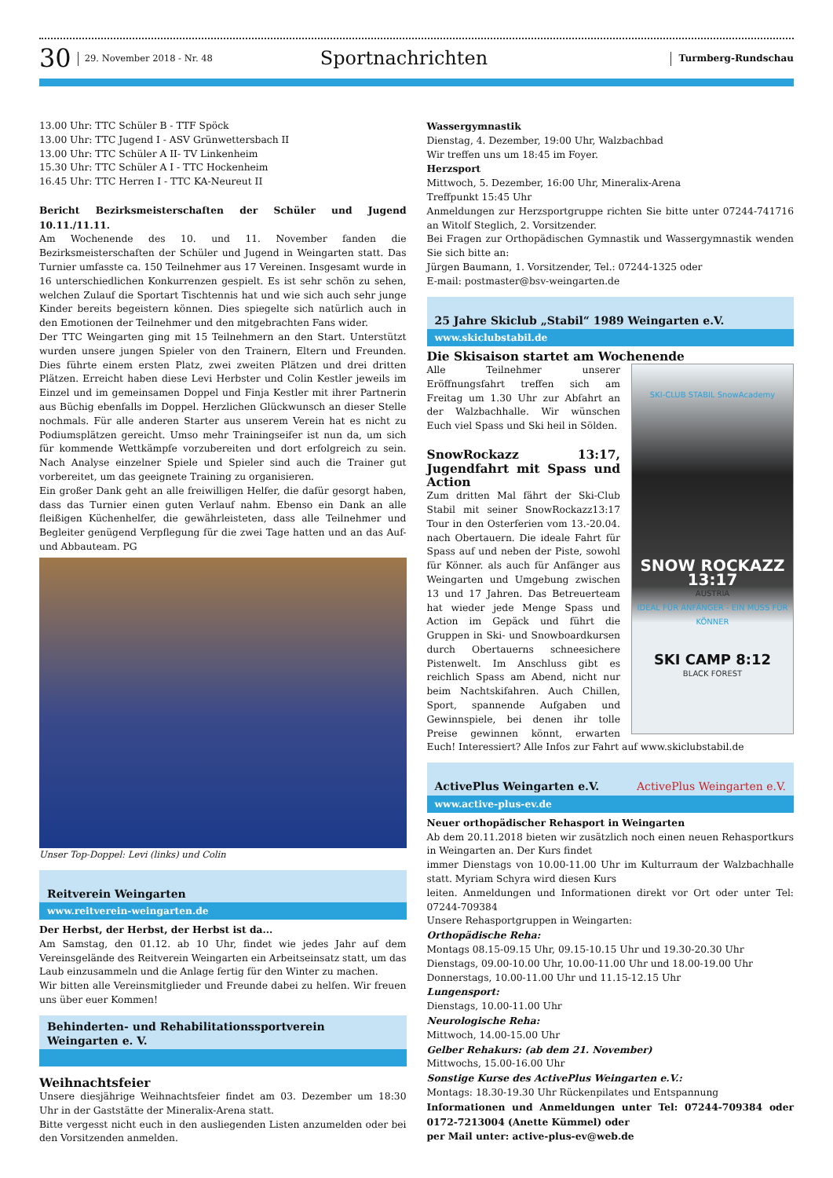30 29. November 2018 - Nr. 48 Sportnachrichten Turmberg-Rundschau
13.00 Uhr: TTC Schüler B - TTF Spöck
13.00 Uhr: TTC Jugend I - ASV Grünwettersbach II
13.00 Uhr: TTC Schüler A II- TV Linkenheim
15.30 Uhr: TTC Schüler A I - TTC Hockenheim
16.45 Uhr: TTC Herren I - TTC KA-Neureut II
Bericht Bezirksmeisterschaften der Schüler und Jugend 10.11./11.11.
Am Wochenende des 10. und 11. November fanden die Bezirksmeisterschaften der Schüler und Jugend in Weingarten statt. Das Turnier umfasste ca. 150 Teilnehmer aus 17 Vereinen. Insgesamt wurde in 16 unterschiedlichen Konkurrenzen gespielt. Es ist sehr schön zu sehen, welchen Zulauf die Sportart Tischtennis hat und wie sich auch sehr junge Kinder bereits begeistern können. Dies spiegelte sich natürlich auch in den Emotionen der Teilnehmer und den mitgebrachten Fans wider.
Der TTC Weingarten ging mit 15 Teilnehmern an den Start. Unterstützt wurden unsere jungen Spieler von den Trainern, Eltern und Freunden. Dies führte einem ersten Platz, zwei zweiten Plätzen und drei dritten Plätzen. Erreicht haben diese Levi Herbster und Colin Kestler jeweils im Einzel und im gemeinsamen Doppel und Finja Kestler mit ihrer Partnerin aus Büchig ebenfalls im Doppel. Herzlichen Glückwunsch an dieser Stelle nochmals. Für alle anderen Starter aus unserem Verein hat es nicht zu Podiumsplätzen gereicht. Umso mehr Trainingseifer ist nun da, um sich für kommende Wettkämpfe vorzubereiten und dort erfolgreich zu sein. Nach Analyse einzelner Spiele und Spieler sind auch die Trainer gut vorbereitet, um das geeignete Training zu organisieren.
Ein großer Dank geht an alle freiwilligen Helfer, die dafür gesorgt haben, dass das Turnier einen guten Verlauf nahm. Ebenso ein Dank an alle fleißigen Küchenhelfer, die gewährleisteten, dass alle Teilnehmer und Begleiter genügend Verpflegung für die zwei Tage hatten und an das Auf- und Abbauteam. PG
Unser Top-Doppel: Levi (links) und Colin
Reitverein Weingarten
www.reitverein-weingarten.de
Der Herbst, der Herbst, der Herbst ist da...
Am Samstag, den 01.12. ab 10 Uhr, findet wie jedes Jahr auf dem Vereinsgelände des Reitverein Weingarten ein Arbeitseinsatz statt, um das Laub einzusammeln und die Anlage fertig für den Winter zu machen.
Wir bitten alle Vereinsmitglieder und Freunde dabei zu helfen. Wir freuen uns über euer Kommen!
Behinderten- und Rehabilitationssportverein
Weingarten e. V.
Weihnachtsfeier
Unsere diesjährige Weihnachtsfeier findet am 03. Dezember um 18:30 Uhr in der Gaststätte der Mineralix-Arena statt.
Bitte vergesst nicht euch in den ausliegenden Listen anzumelden oder bei den Vorsitzenden anmelden.
Wassergymnastik
Dienstag, 4. Dezember, 19:00 Uhr, Walzbachbad
Wir treffen uns um 18:45 im Foyer.
Herzsport
Mittwoch, 5. Dezember, 16:00 Uhr, Mineralix-Arena
Treffpunkt 15:45 Uhr
Anmeldungen zur Herzsportgruppe richten Sie bitte unter 07244-741716 an Witolf Steglich, 2. Vorsitzender.
Bei Fragen zur Orthopädischen Gymnastik und Wassergymnastik wenden Sie sich bitte an:
Jürgen Baumann, 1. Vorsitzender, Tel.: 07244-1325 oder
E-mail: postmaster@bsv-weingarten.de
25 Jahre Skiclub „Stabil“ 1989 Weingarten e.V.
www.skiclubstabil.de
Die Skisaison startet am Wochenende
SKI-CLUB STABIL SnowAcademy
SNOW ROCKAZZ 13:17
AUSTRIA
IDEAL FÜR ANFÄNGER - EIN MUSS FÜR KÖNNER
SKI CAMP 8:12
BLACK FOREST
Alle Teilnehmer unserer Eröffnungsfahrt treffen sich am Freitag um 1.30 Uhr zur Abfahrt an der Walzbachhalle. Wir wünschen Euch viel Spass und Ski heil in Sölden.
SnowRockazz 13:17, Jugendfahrt mit Spass und Action
Zum dritten Mal fährt der Ski-Club Stabil mit seiner SnowRockazz13:17 Tour in den Osterferien vom 13.-20.04. nach Obertauern. Die ideale Fahrt für Spass auf und neben der Piste, sowohl für Könner. als auch für Anfänger aus Weingarten und Umgebung zwischen 13 und 17 Jahren. Das Betreuerteam hat wieder jede Menge Spass und Action im Gepäck und führt die Gruppen in Ski- und Snowboardkursen durch Obertauerns schneesichere Pistenwelt. Im Anschluss gibt es reichlich Spass am Abend, nicht nur beim Nachtskifahren. Auch Chillen, Sport, spannende Aufgaben und Gewinnspiele, bei denen ihr tolle Preise gewinnen könnt, erwarten Euch! Interessiert? Alle Infos zur Fahrt auf www.skiclubstabil.de
ActivePlus Weingarten e.V. ActivePlus Weingarten e.V.
www.active-plus-ev.de
Neuer orthopädischer Rehasport in Weingarten
Ab dem 20.11.2018 bieten wir zusätzlich noch einen neuen Rehasportkurs in Weingarten an. Der Kurs findet
immer Dienstags von 10.00-11.00 Uhr im Kulturraum der Walzbachhalle statt. Myriam Schyra wird diesen Kurs
leiten. Anmeldungen und Informationen direkt vor Ort oder unter Tel: 07244-709384
Unsere Rehasportgruppen in Weingarten:
Orthopädische Reha:
Montags 08.15-09.15 Uhr, 09.15-10.15 Uhr und 19.30-20.30 Uhr
Dienstags, 09.00-10.00 Uhr, 10.00-11.00 Uhr und 18.00-19.00 Uhr
Donnerstags, 10.00-11.00 Uhr und 11.15-12.15 Uhr
Lungensport:
Dienstags, 10.00-11.00 Uhr
Neurologische Reha:
Mittwoch, 14.00-15.00 Uhr
Gelber Rehakurs: (ab dem 21. November)
Mittwochs, 15.00-16.00 Uhr
Sonstige Kurse des ActivePlus Weingarten e.V.:
Montags: 18.30-19.30 Uhr Rückenpilates und Entspannung
Informationen und Anmeldungen unter Tel: 07244-709384 oder 0172-7213004 (Anette Kümmel) oder
per Mail unter: active-plus-ev@web.de